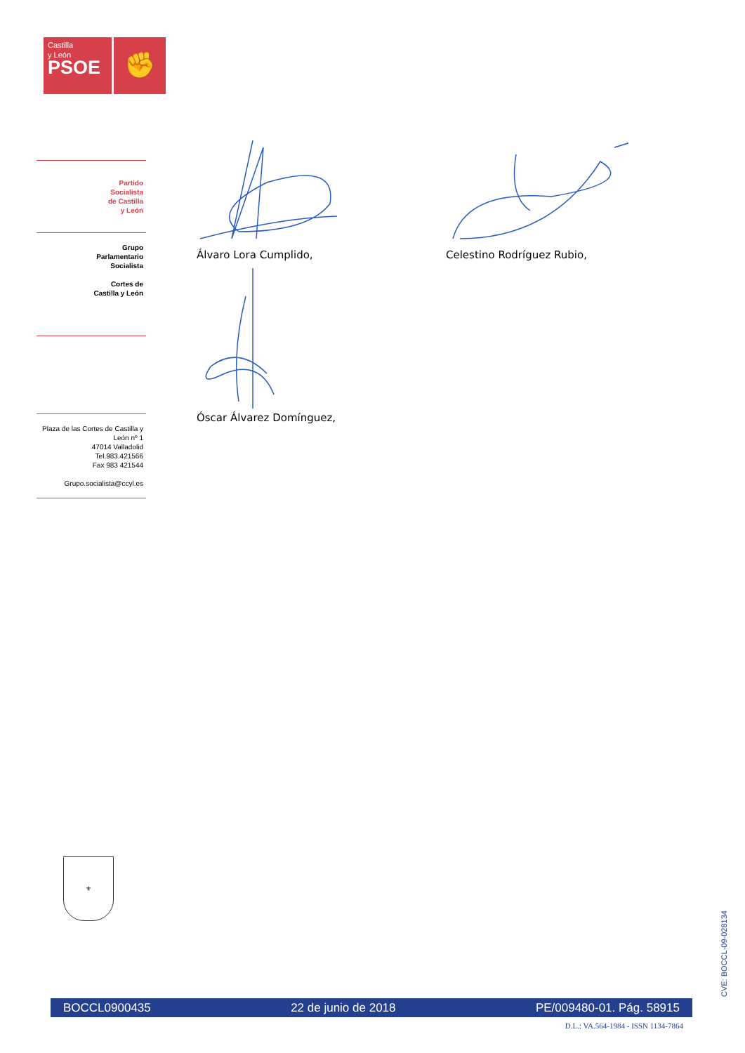Castilla
y León
PSOE
✊
Partido
Socialista
de Castilla
y León
Grupo
Parlamentario
Socialista
Cortes de
Castilla y León
Plaza de las Cortes de Castilla y
León nº 1
47014 Valladolid
Tel.983.421566
Fax 983 421544
Grupo.socialista@ccyl.es
Álvaro Lora Cumplido, Celestino Rodríguez Rubio,
Óscar Álvarez Domínguez,
⚜
CVE: BOCCL-09-028134
BOCCL0900435 22 de junio de 2018 PE/009480-01. Pág. 58915
D.L.: VA.564-1984 - ISSN 1134-7864